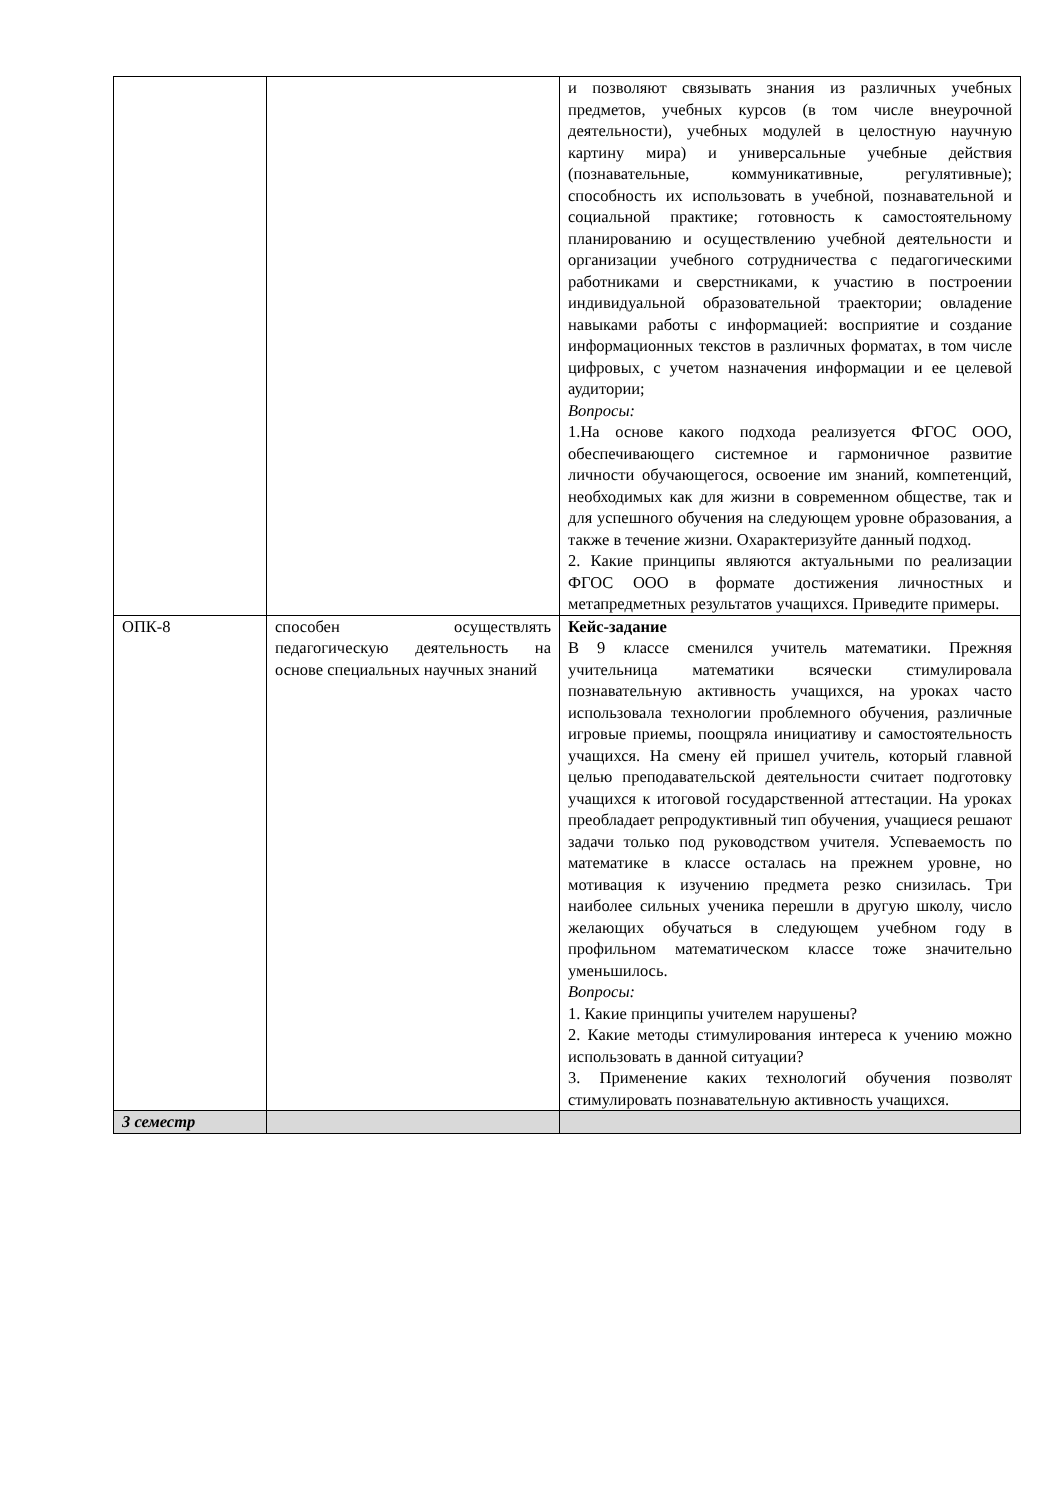| | | и позволяют связывать знания из различных учебных предметов, учебных курсов (в том числе внеурочной деятельности), учебных модулей в целостную научную картину мира) и универсальные учебные действия (познавательные, коммуникативные, регулятивные); способность их использовать в учебной, познавательной и социальной практике; готовность к самостоятельному планированию и осуществлению учебной деятельности и организации учебного сотрудничества с педагогическими работниками и сверстниками, к участию в построении индивидуальной образовательной траектории; овладение навыками работы с информацией: восприятие и создание информационных текстов в различных форматах, в том числе цифровых, с учетом назначения информации и ее целевой аудитории; Вопросы: 1.На основе какого подхода реализуется ФГОС ООО, обеспечивающего системное и гармоничное развитие личности обучающегося, освоение им знаний, компетенций, необходимых как для жизни в современном обществе, так и для успешного обучения на следующем уровне образования, а также в течение жизни. Охарактеризуйте данный подход. 2. Какие принципы являются актуальными по реализации ФГОС ООО в формате достижения личностных и метапредметных результатов учащихся. Приведите примеры. |
| ОПК-8 | способен осуществлять педагогическую деятельность на основе специальных научных знаний | Кейс-задание В 9 классе сменился учитель математики. Прежняя учительница математики всячески стимулировала познавательную активность учащихся, на уроках часто использовала технологии проблемного обучения, различные игровые приемы, поощряла инициативу и самостоятельность учащихся. На смену ей пришел учитель, который главной целью преподавательской деятельности считает подготовку учащихся к итоговой государственной аттестации. На уроках преобладает репродуктивный тип обучения, учащиеся решают задачи только под руководством учителя. Успеваемость по математике в классе осталась на прежнем уровне, но мотивация к изучению предмета резко снизилась. Три наиболее сильных ученика перешли в другую школу, число желающих обучаться в следующем учебном году в профильном математическом классе тоже значительно уменьшилось. Вопросы: 1. Какие принципы учителем нарушены? 2. Какие методы стимулирования интереса к учению можно использовать в данной ситуации? 3. Применение каких технологий обучения позволят стимулировать познавательную активность учащихся. |
| 3 семестр | | |